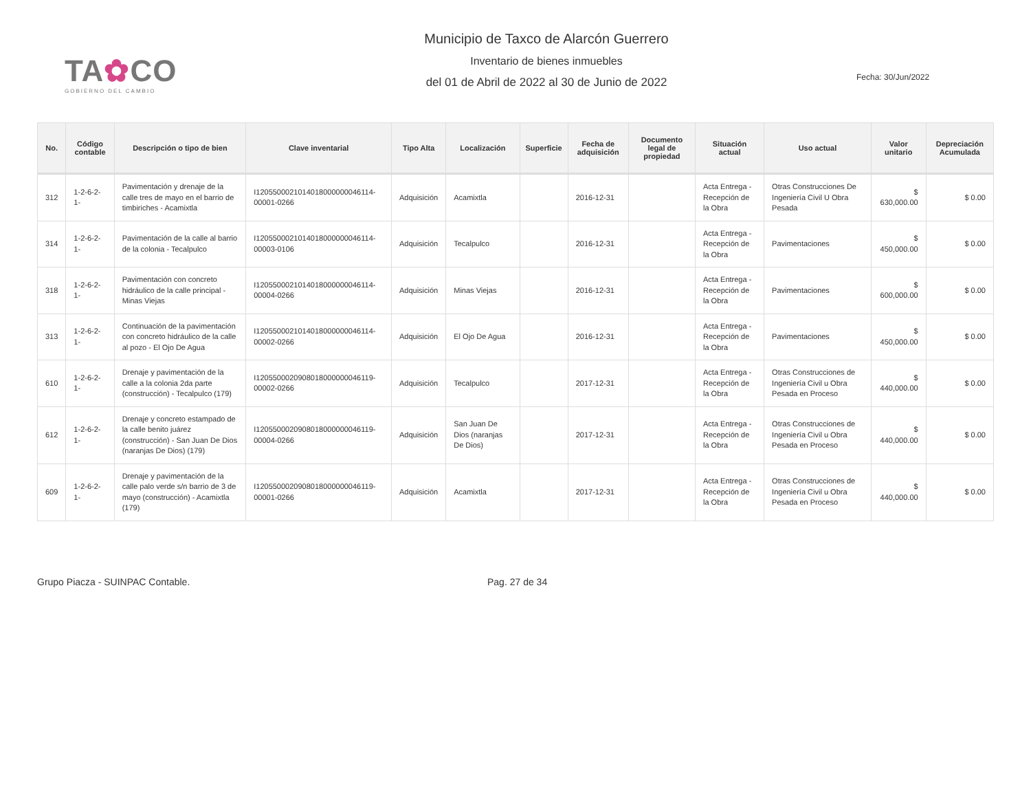TA✿CO
GOBIERNO DEL CAMBIO
Municipio de Taxco de Alarcón Guerrero
Inventario de bienes inmuebles
del 01 de Abril de 2022 al 30 de Junio de 2022
Fecha: 30/Jun/2022
| No. | Código contable | Descripción o tipo de bien | Clave inventarial | Tipo Alta | Localización | Superficie | Fecha de adquisición | Documento legal de propiedad | Situación actual | Uso actual | Valor unitario | Depreciación Acumulada |
| --- | --- | --- | --- | --- | --- | --- | --- | --- | --- | --- | --- | --- |
| 312 | 1-2-6-2-1- | Pavimentación y drenaje de la calle tres de mayo en el barrio de timbiriches - Acamixtla | I120550002101401800000004611­4-00001-0266 | Adquisición | Acamixtla | | 2016-12-31 | | Acta Entrega - Recepción de la Obra | Otras Construcciones De Ingeniería Civil U Obra Pesada | $ 630,000.00 | $ 0.00 |
| 314 | 1-2-6-2-1- | Pavimentación de la calle al barrio de la colonia - Tecalpulco | I1205500021014018000000046114-00003-0106 | Adquisición | Tecalpulco | | 2016-12-31 | | Acta Entrega - Recepción de la Obra | Pavimentaciones | $ 450,000.00 | $ 0.00 |
| 318 | 1-2-6-2-1- | Pavimentación con concreto hidráulico de la calle principal - Minas Viejas | I1205500021014018000000046114-00004-0266 | Adquisición | Minas Viejas | | 2016-12-31 | | Acta Entrega - Recepción de la Obra | Pavimentaciones | $ 600,000.00 | $ 0.00 |
| 313 | 1-2-6-2-1- | Continuación de la pavimentación con concreto hidráulico de la calle al pozo - El Ojo De Agua | I1205500021014018000000046114-00002-0266 | Adquisición | El Ojo De Agua | | 2016-12-31 | | Acta Entrega - Recepción de la Obra | Pavimentaciones | $ 450,000.00 | $ 0.00 |
| 610 | 1-2-6-2-1- | Drenaje y pavimentación de la calle a la colonia 2da parte (construcción) - Tecalpulco (179) | I1205500020908018000000046119-00002-0266 | Adquisición | Tecalpulco | | 2017-12-31 | | Acta Entrega - Recepción de la Obra | Otras Construcciones de Ingeniería Civil u Obra Pesada en Proceso | $ 440,000.00 | $ 0.00 |
| 612 | 1-2-6-2-1- | Drenaje y concreto estampado de la calle benito juárez (construcción) - San Juan De Dios (naranjas De Dios) (179) | I1205500020908018000000046119-00004-0266 | Adquisición | San Juan De Dios (naranjas De Dios) | | 2017-12-31 | | Acta Entrega - Recepción de la Obra | Otras Construcciones de Ingeniería Civil u Obra Pesada en Proceso | $ 440,000.00 | $ 0.00 |
| 609 | 1-2-6-2-1- | Drenaje y pavimentación de la calle palo verde s/n barrio de 3 de mayo (construcción) - Acamixtla (179) | I1205500020908018000000046119-00001-0266 | Adquisición | Acamixtla | | 2017-12-31 | | Acta Entrega - Recepción de la Obra | Otras Construcciones de Ingeniería Civil u Obra Pesada en Proceso | $ 440,000.00 | $ 0.00 |
Grupo Piacza - SUINPAC Contable. Pag. 27 de 34